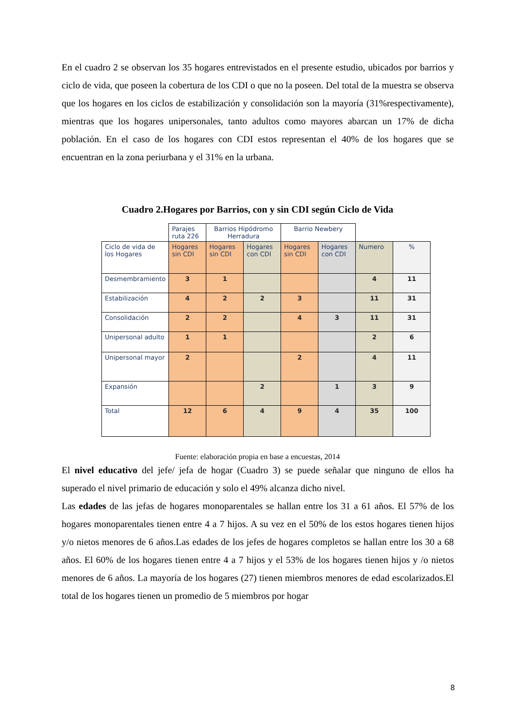En el cuadro 2 se observan los 35 hogares entrevistados en el presente estudio, ubicados por barrios y ciclo de vida, que poseen la cobertura de los CDI o que no la poseen. Del total de la muestra se observa que los hogares en los ciclos de estabilización y consolidación son la mayoría (31%respectivamente), mientras que los hogares unipersonales, tanto adultos como mayores abarcan un 17% de dicha población. En el caso de los hogares con CDI estos representan el 40% de los hogares que se encuentran en la zona periurbana y el 31% en la urbana.
Cuadro 2.Hogares por Barrios, con y sin CDI según Ciclo de Vida
| | Parajes ruta 226 | Barrios Hipódromo Herradura | | Barrio Newbery | | | |
| Ciclo de vida de los Hogares | Hogares sin CDI | Hogares sin CDI | Hogares con CDI | Hogares sin CDI | Hogares con CDI | Numero | % |
| Desmembramiento | 3 | 1 | | | | 4 | 11 |
| Estabilización | 4 | 2 | 2 | 3 | | 11 | 31 |
| Consolidación | 2 | 2 | | 4 | 3 | 11 | 31 |
| Unipersonal adulto | 1 | 1 | | | | 2 | 6 |
| Unipersonal mayor | 2 | | | 2 | | 4 | 11 |
| Expansión | | | 2 | | 1 | 3 | 9 |
| Total | 12 | 6 | 4 | 9 | 4 | 35 | 100 |
Fuente: elaboración propia en base a encuestas, 2014
El nivel educativo del jefe/ jefa de hogar (Cuadro 3) se puede señalar que ninguno de ellos ha superado el nivel primario de educación y solo el 49% alcanza dicho nivel.
Las edades de las jefas de hogares monoparentales se hallan entre los 31 a 61 años. El 57% de los hogares monoparentales tienen entre 4 a 7 hijos. A su vez en el 50% de los estos hogares tienen hijos y/o nietos menores de 6 años.Las edades de los jefes de hogares completos se hallan entre los 30 a 68 años. El 60% de los hogares tienen entre 4 a 7 hijos y el 53% de los hogares tienen hijos y /o nietos menores de 6 años. La mayoría de los hogares (27) tienen miembros menores de edad escolarizados.El total de los hogares tienen un promedio de 5 miembros por hogar
8